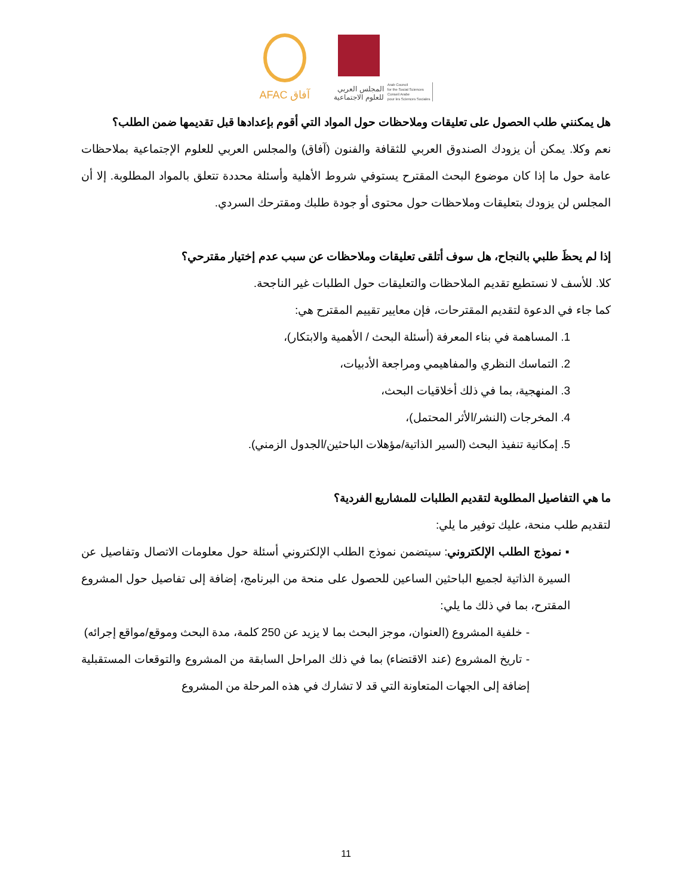AFAC آفاق
المجلس العربي
للعلوم الاجتماعية
Arab Council
for the Social Sciences
Conseil Arabe
pour les Sciences Sociales
هل يمكنني طلب الحصول على تعليقات وملاحظات حول المواد التي أقوم بإعدادها قبل تقديمها ضمن الطلب؟
نعم وكلا. يمكن أن يزودك الصندوق العربي للثقافة والفنون (آفاق) والمجلس العربي للعلوم الإجتماعية بملاحظات عامة حول ما إذا كان موضوع البحث المقترح يستوفي شروط الأهلية وأسئلة محددة تتعلق بالمواد المطلوبة. إلا أن المجلس لن يزودك بتعليقات وملاحظات حول محتوى أو جودة طلبك ومقترحك السردي.
إذا لم يحظَ طلبي بالنجاح، هل سوف أتلقى تعليقات وملاحظات عن سبب عدم إختيار مقترحي؟
كلا. للأسف لا نستطيع تقديم الملاحظات والتعليقات حول الطلبات غير الناجحة.
كما جاء في الدعوة لتقديم المقترحات، فإن معايير تقييم المقترح هي:
1. المساهمة في بناء المعرفة (أسئلة البحث / الأهمية والابتكار)،
2. التماسك النظري والمفاهيمي ومراجعة الأدبيات،
3. المنهجية، بما في ذلك أخلاقيات البحث،
4. المخرجات (النشر/الأثر المحتمل)،
5. إمكانية تنفيذ البحث (السير الذاتية/مؤهلات الباحثين/الجدول الزمني).
ما هي التفاصيل المطلوبة لتقديم الطلبات للمشاريع الفردية؟
لتقديم طلب منحة، عليك توفير ما يلي:
▪ نموذج الطلب الإلكتروني: سيتضمن نموذج الطلب الإلكتروني أسئلة حول معلومات الاتصال وتفاصيل عن السيرة الذاتية لجميع الباحثين الساعين للحصول على منحة من البرنامج، إضافة إلى تفاصيل حول المشروع المقترح، بما في ذلك ما يلي:
- خلفية المشروع (العنوان، موجز البحث بما لا يزيد عن 250 كلمة، مدة البحث وموقع/مواقع إجرائه)
- تاريخ المشروع (عند الاقتضاء) بما في ذلك المراحل السابقة من المشروع والتوقعات المستقبلية إضافة إلى الجهات المتعاونة التي قد لا تشارك في هذه المرحلة من المشروع
11